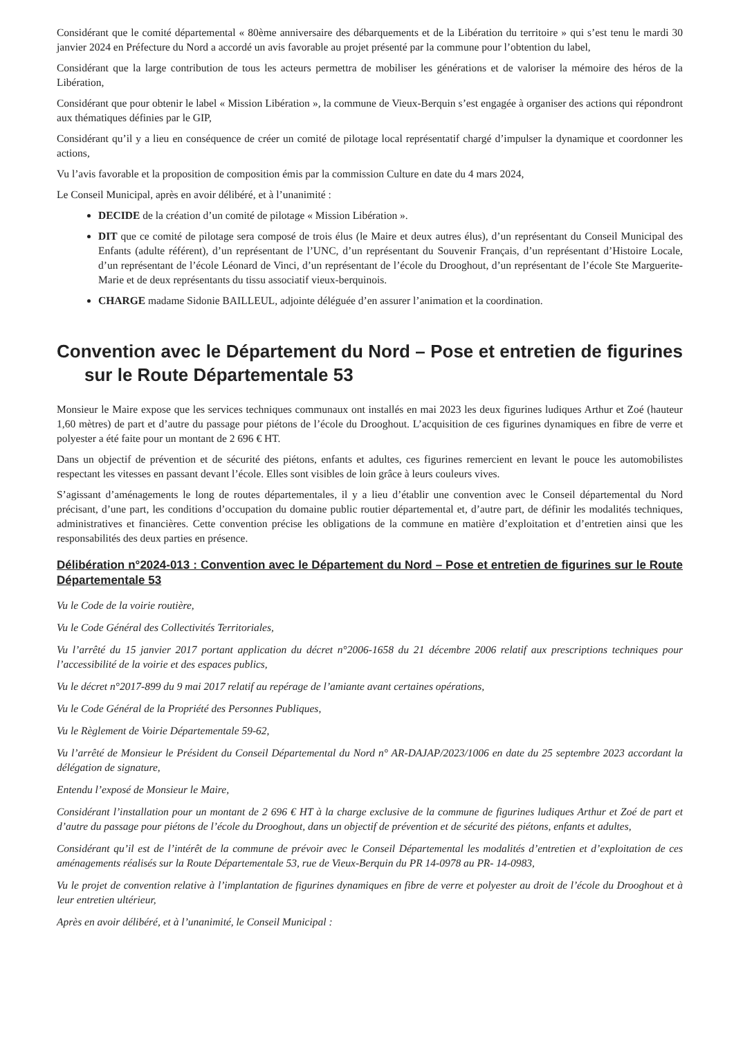Considérant que le comité départemental « 80ème anniversaire des débarquements et de la Libération du territoire » qui s’est tenu le mardi 30 janvier 2024 en Préfecture du Nord a accordé un avis favorable au projet présenté par la commune pour l’obtention du label,
Considérant que la large contribution de tous les acteurs permettra de mobiliser les générations et de valoriser la mémoire des héros de la Libération,
Considérant que pour obtenir le label « Mission Libération », la commune de Vieux-Berquin s’est engagée à organiser des actions qui répondront aux thématiques définies par le GIP,
Considérant qu’il y a lieu en conséquence de créer un comité de pilotage local représentatif chargé d’impulser la dynamique et coordonner les actions,
Vu l’avis favorable et la proposition de composition émis par la commission Culture en date du 4 mars 2024,
Le Conseil Municipal, après en avoir délibéré, et à l’unanimité :
DECIDE de la création d’un comité de pilotage « Mission Libération ».
DIT que ce comité de pilotage sera composé de trois élus (le Maire et deux autres élus), d’un représentant du Conseil Municipal des Enfants (adulte référent), d’un représentant de l’UNC, d’un représentant du Souvenir Français, d’un représentant d’Histoire Locale, d’un représentant de l’école Léonard de Vinci, d’un représentant de l’école du Drooghout, d’un représentant de l’école Ste Marguerite-Marie et de deux représentants du tissu associatif vieux-berquinois.
CHARGE madame Sidonie BAILLEUL, adjointe déléguée d’en assurer l’animation et la coordination.
Convention avec le Département du Nord – Pose et entretien de figurines sur le Route Départementale 53
Monsieur le Maire expose que les services techniques communaux ont installés en mai 2023 les deux figurines ludiques Arthur et Zoé (hauteur 1,60 mètres) de part et d’autre du passage pour piétons de l’école du Drooghout. L’acquisition de ces figurines dynamiques en fibre de verre et polyester a été faite pour un montant de 2 696 € HT.
Dans un objectif de prévention et de sécurité des piétons, enfants et adultes, ces figurines remercient en levant le pouce les automobilistes respectant les vitesses en passant devant l’école. Elles sont visibles de loin grâce à leurs couleurs vives.
S’agissant d’aménagements le long de routes départementales, il y a lieu d’établir une convention avec le Conseil départemental du Nord précisant, d’une part, les conditions d’occupation du domaine public routier départemental et, d’autre part, de définir les modalités techniques, administratives et financières. Cette convention précise les obligations de la commune en matière d’exploitation et d’entretien ainsi que les responsabilités des deux parties en présence.
Délibération n°2024-013 : Convention avec le Département du Nord – Pose et entretien de figurines sur le Route Départementale 53
Vu le Code de la voirie routière,
Vu le Code Général des Collectivités Territoriales,
Vu l’arrêté du 15 janvier 2017 portant application du décret n°2006-1658 du 21 décembre 2006 relatif aux prescriptions techniques pour l’accessibilité de la voirie et des espaces publics,
Vu le décret n°2017-899 du 9 mai 2017 relatif au repérage de l’amiante avant certaines opérations,
Vu le Code Général de la Propriété des Personnes Publiques,
Vu le Règlement de Voirie Départementale 59-62,
Vu l’arrêté de Monsieur le Président du Conseil Départemental du Nord n° AR-DAJAP/2023/1006 en date du 25 septembre 2023 accordant la délégation de signature,
Entendu l’exposé de Monsieur le Maire,
Considérant l’installation pour un montant de 2 696 € HT à la charge exclusive de la commune de figurines ludiques Arthur et Zoé de part et d’autre du passage pour piétons de l’école du Drooghout, dans un objectif de prévention et de sécurité des piétons, enfants et adultes,
Considérant qu’il est de l’intérêt de la commune de prévoir avec le Conseil Départemental les modalités d’entretien et d’exploitation de ces aménagements réalisés sur la Route Départementale 53, rue de Vieux-Berquin du PR 14-0978 au PR- 14-0983,
Vu le projet de convention relative à l’implantation de figurines dynamiques en fibre de verre et polyester au droit de l’école du Drooghout et à leur entretien ultérieur,
Après en avoir délibéré, et à l’unanimité, le Conseil Municipal :